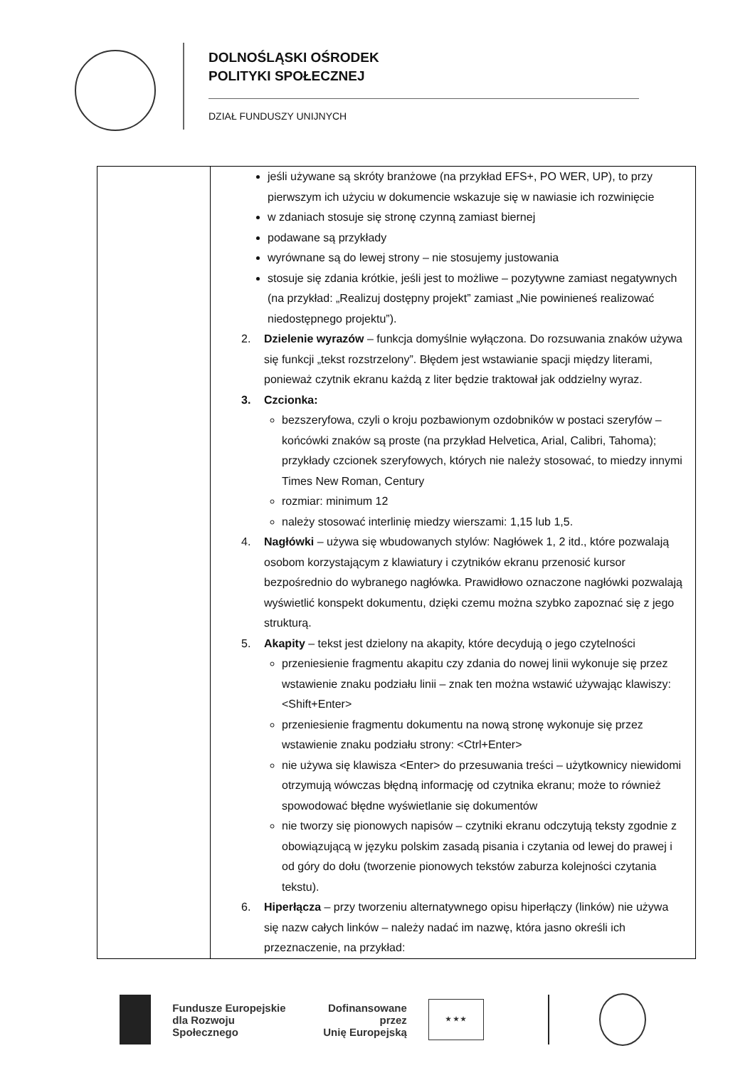DOLNOŚLĄSKI OŚRODEK
POLITYKI SPOŁECZNEJ
DZIAŁ FUNDUSZY UNIJNYCH
| | jeśli używane są skróty branżowe (na przykład EFS+, PO WER, UP), to przy pierwszym ich użyciu w dokumencie wskazuje się w nawiasie ich rozwinięcie w zdaniach stosuje się stronę czynną zamiast biernej podawane są przykłady wyrównane są do lewej strony – nie stosujemy justowania stosuje się zdania krótkie, jeśli jest to możliwe – pozytywne zamiast negatywnych (na przykład: „Realizuj dostępny projekt” zamiast „Nie powinieneś realizować niedostępnego projektu”). 2. Dzielenie wyrazów – funkcja domyślnie wyłączona. Do rozsuwania znaków używa się funkcji „tekst rozstrzelony”. Błędem jest wstawianie spacji między literami, ponieważ czytnik ekranu każdą z liter będzie traktował jak oddzielny wyraz. 3. Czcionka: bezszeryfowa, czyli o kroju pozbawionym ozdobników w postaci szeryfów – końcówki znaków są proste (na przykład Helvetica, Arial, Calibri, Tahoma); przykłady czcionek szeryfowych, których nie należy stosować, to miedzy innymi Times New Roman, Century rozmiar: minimum 12 należy stosować interlinię miedzy wierszami: 1,15 lub 1,5. 4. Nagłówki – używa się wbudowanych stylów: Nagłówek 1, 2 itd., które pozwalają osobom korzystającym z klawiatury i czytników ekranu przenosić kursor bezpośrednio do wybranego nagłówka. Prawidłowo oznaczone nagłówki pozwalają wyświetlić konspekt dokumentu, dzięki czemu można szybko zapoznać się z jego strukturą. 5. Akapity – tekst jest dzielony na akapity, które decydują o jego czytelności przeniesienie fragmentu akapitu czy zdania do nowej linii wykonuje się przez wstawienie znaku podziału linii – znak ten można wstawić używając klawiszy: <Shift+Enter> przeniesienie fragmentu dokumentu na nową stronę wykonuje się przez wstawienie znaku podziału strony: <Ctrl+Enter> nie używa się klawisza <Enter> do przesuwania treści – użytkownicy niewidomi otrzymują wówczas błędną informację od czytnika ekranu; może to również spowodować błędne wyświetlanie się dokumentów nie tworzy się pionowych napisów – czytniki ekranu odczytują teksty zgodnie z obowiązującą w języku polskim zasadą pisania i czytania od lewej do prawej i od góry do dołu (tworzenie pionowych tekstów zaburza kolejności czytania tekstu). 6. Hiperłącza – przy tworzeniu alternatywnego opisu hiperłączy (linków) nie używa się nazw całych linków – należy nadać im nazwę, która jasno określi ich przeznaczenie, na przykład: |
Fundusze Europejskie
dla Rozwoju Społecznego
Dofinansowane przez
Unię Europejską
★ ★ ★